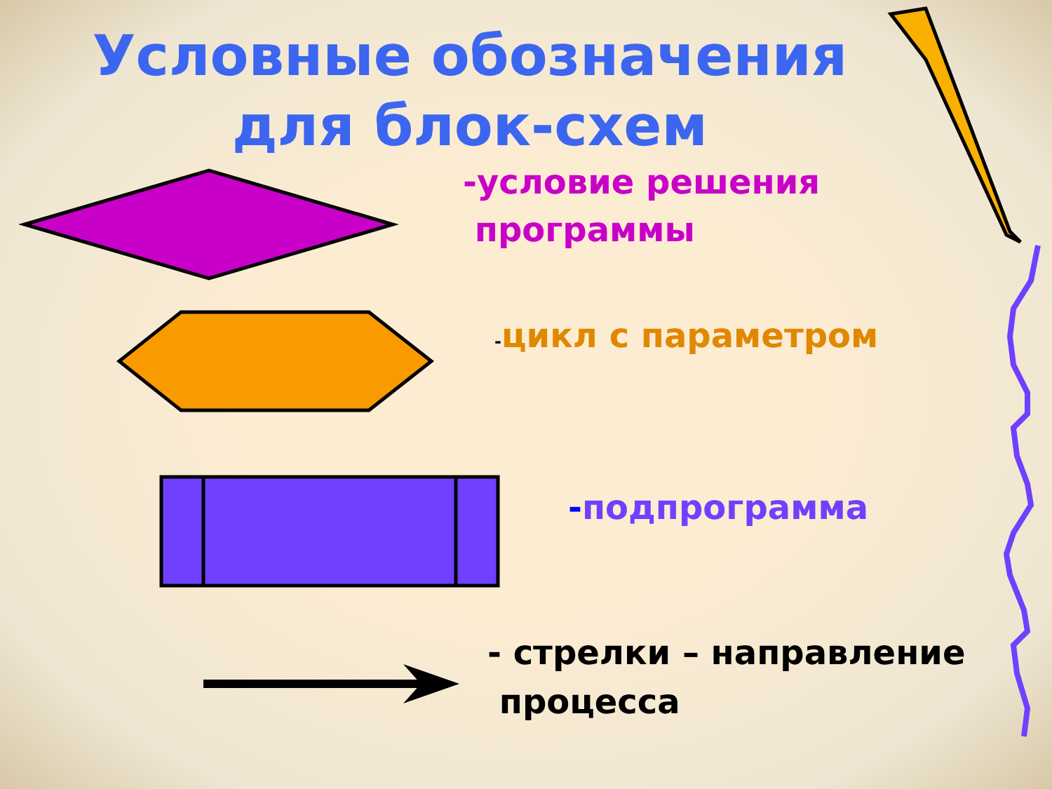Условные обозначения
для блок-схем
-условие решения
программы
-цикл с параметром
-подпрограмма
- стрелки – направление
процесса